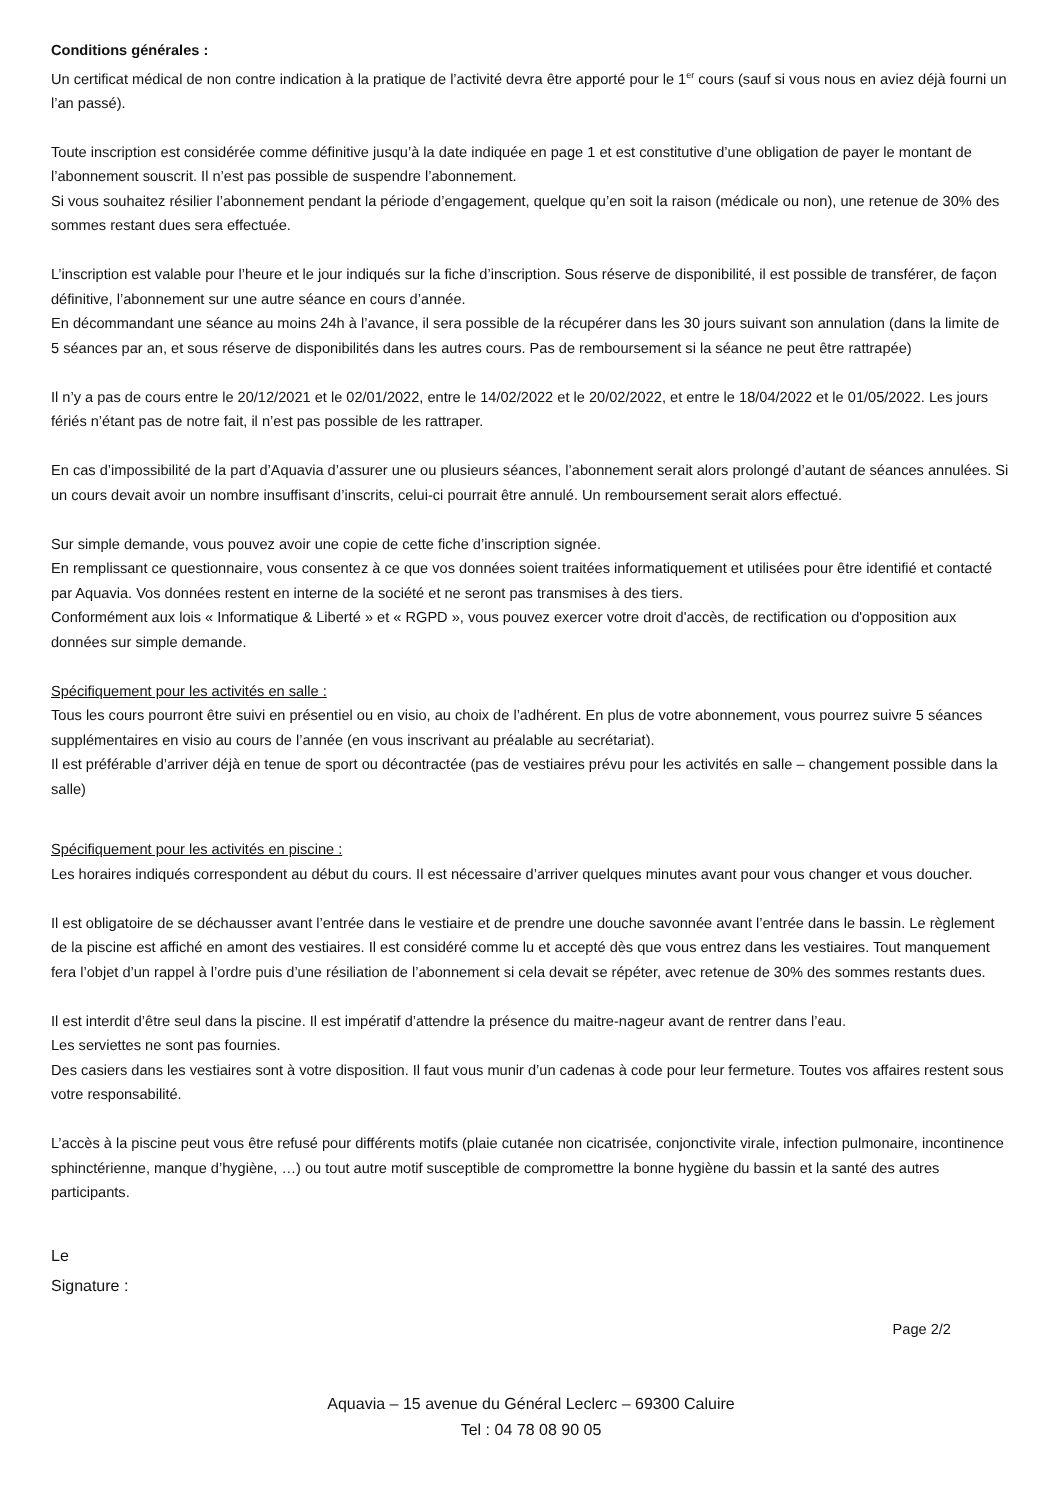Conditions générales :
Un certificat médical de non contre indication à la pratique de l’activité devra être apporté pour le 1<sup>er</sup> cours (sauf si vous nous en aviez déjà fourni un l’an passé).
Toute inscription est considérée comme définitive jusqu’à la date indiquée en page 1 et est constitutive d’une obligation de payer le montant de l’abonnement souscrit. Il n’est pas possible de suspendre l’abonnement.
Si vous souhaitez résilier l’abonnement pendant la période d’engagement, quelque qu’en soit la raison (médicale ou non), une retenue de 30% des sommes restant dues sera effectuée.
L’inscription est valable pour l’heure et le jour indiqués sur la fiche d’inscription. Sous réserve de disponibilité, il est possible de transférer, de façon définitive, l’abonnement sur une autre séance en cours d’année.
En décommandant une séance au moins 24h à l’avance, il sera possible de la récupérer dans les 30 jours suivant son annulation (dans la limite de 5 séances par an, et sous réserve de disponibilités dans les autres cours. Pas de remboursement si la séance ne peut être rattrapée)
Il n’y a pas de cours entre le 20/12/2021 et le 02/01/2022, entre le 14/02/2022 et le 20/02/2022, et entre le 18/04/2022 et le 01/05/2022. Les jours fériés n’étant pas de notre fait, il n’est pas possible de les rattraper.
En cas d’impossibilité de la part d’Aquavia d’assurer une ou plusieurs séances, l’abonnement serait alors prolongé d’autant de séances annulées. Si un cours devait avoir un nombre insuffisant d’inscrits, celui-ci pourrait être annulé. Un remboursement serait alors effectué.
Sur simple demande, vous pouvez avoir une copie de cette fiche d’inscription signée.
En remplissant ce questionnaire, vous consentez à ce que vos données soient traitées informatiquement et utilisées pour être identifié et contacté par Aquavia. Vos données restent en interne de la société et ne seront pas transmises à des tiers.
Conformément aux lois « Informatique & Liberté » et « RGPD », vous pouvez exercer votre droit d'accès, de rectification ou d'opposition aux données sur simple demande.
Spécifiquement pour les activités en salle :
Tous les cours pourront être suivi en présentiel ou en visio, au choix de l’adhérent. En plus de votre abonnement, vous pourrez suivre 5 séances supplémentaires en visio au cours de l’année (en vous inscrivant au préalable au secrétariat).
Il est préférable d’arriver déjà en tenue de sport ou décontractée (pas de vestiaires prévu pour les activités en salle – changement possible dans la salle)
Spécifiquement pour les activités en piscine :
Les horaires indiqués correspondent au début du cours. Il est nécessaire d’arriver quelques minutes avant pour vous changer et vous doucher.
Il est obligatoire de se déchausser avant l’entrée dans le vestiaire et de prendre une douche savonnée avant l’entrée dans le bassin. Le règlement de la piscine est affiché en amont des vestiaires. Il est considéré comme lu et accepté dès que vous entrez dans les vestiaires. Tout manquement fera l’objet d’un rappel à l’ordre puis d’une résiliation de l’abonnement si cela devait se répéter, avec retenue de 30% des sommes restants dues.
Il est interdit d’être seul dans la piscine. Il est impératif d’attendre la présence du maitre-nageur avant de rentrer dans l’eau.
Les serviettes ne sont pas fournies.
Des casiers dans les vestiaires sont à votre disposition. Il faut vous munir d’un cadenas à code pour leur fermeture. Toutes vos affaires restent sous votre responsabilité.
L’accès à la piscine peut vous être refusé pour différents motifs (plaie cutanée non cicatrisée, conjonctivite virale, infection pulmonaire, incontinence sphinctérienne, manque d’hygiène, …) ou tout autre motif susceptible de compromettre la bonne hygiène du bassin et la santé des autres participants.
Le
Signature :
Page 2/2
Aquavia – 15 avenue du Général Leclerc – 69300 Caluire
Tel : 04 78 08 90 05